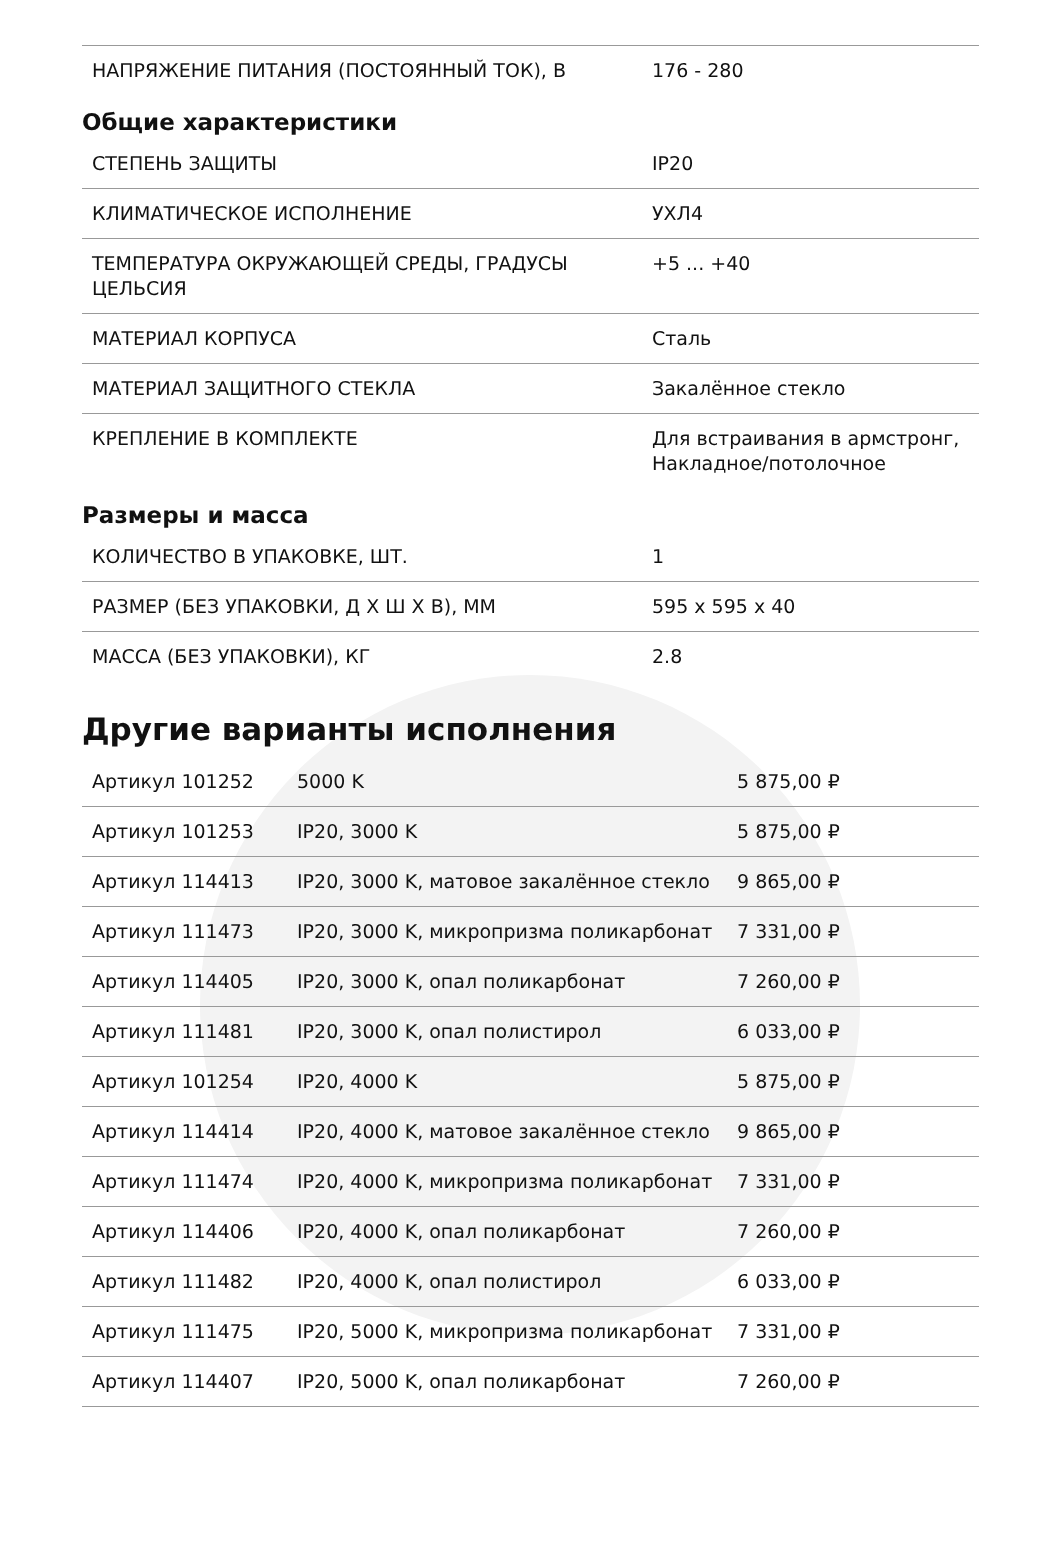| НАПРЯЖЕНИЕ ПИТАНИЯ (ПОСТОЯННЫЙ ТОК), В | 176 - 280 |
Общие характеристики
| СТЕПЕНЬ ЗАЩИТЫ | IP20 |
| КЛИМАТИЧЕСКОЕ ИСПОЛНЕНИЕ | УХЛ4 |
| ТЕМПЕРАТУРА ОКРУЖАЮЩЕЙ СРЕДЫ, ГРАДУСЫ ЦЕЛЬСИЯ | +5 ... +40 |
| МАТЕРИАЛ КОРПУСА | Сталь |
| МАТЕРИАЛ ЗАЩИТНОГО СТЕКЛА | Закалённое стекло |
| КРЕПЛЕНИЕ В КОМПЛЕКТЕ | Для встраивания в армстронг, Накладное/потолочное |
Размеры и масса
| КОЛИЧЕСТВО В УПАКОВКЕ, ШТ. | 1 |
| РАЗМЕР (БЕЗ УПАКОВКИ, Д Х Ш Х В), ММ | 595 x 595 x 40 |
| МАССА (БЕЗ УПАКОВКИ), КГ | 2.8 |
Другие варианты исполнения
| Артикул 101252 | 5000 K | 5 875,00 ₽ |
| Артикул 101253 | IP20, 3000 K | 5 875,00 ₽ |
| Артикул 114413 | IP20, 3000 K, матовое закалённое стекло | 9 865,00 ₽ |
| Артикул 111473 | IP20, 3000 K, микропризма поликарбонат | 7 331,00 ₽ |
| Артикул 114405 | IP20, 3000 K, опал поликарбонат | 7 260,00 ₽ |
| Артикул 111481 | IP20, 3000 K, опал полистирол | 6 033,00 ₽ |
| Артикул 101254 | IP20, 4000 K | 5 875,00 ₽ |
| Артикул 114414 | IP20, 4000 K, матовое закалённое стекло | 9 865,00 ₽ |
| Артикул 111474 | IP20, 4000 K, микропризма поликарбонат | 7 331,00 ₽ |
| Артикул 114406 | IP20, 4000 K, опал поликарбонат | 7 260,00 ₽ |
| Артикул 111482 | IP20, 4000 K, опал полистирол | 6 033,00 ₽ |
| Артикул 111475 | IP20, 5000 K, микропризма поликарбонат | 7 331,00 ₽ |
| Артикул 114407 | IP20, 5000 K, опал поликарбонат | 7 260,00 ₽ |